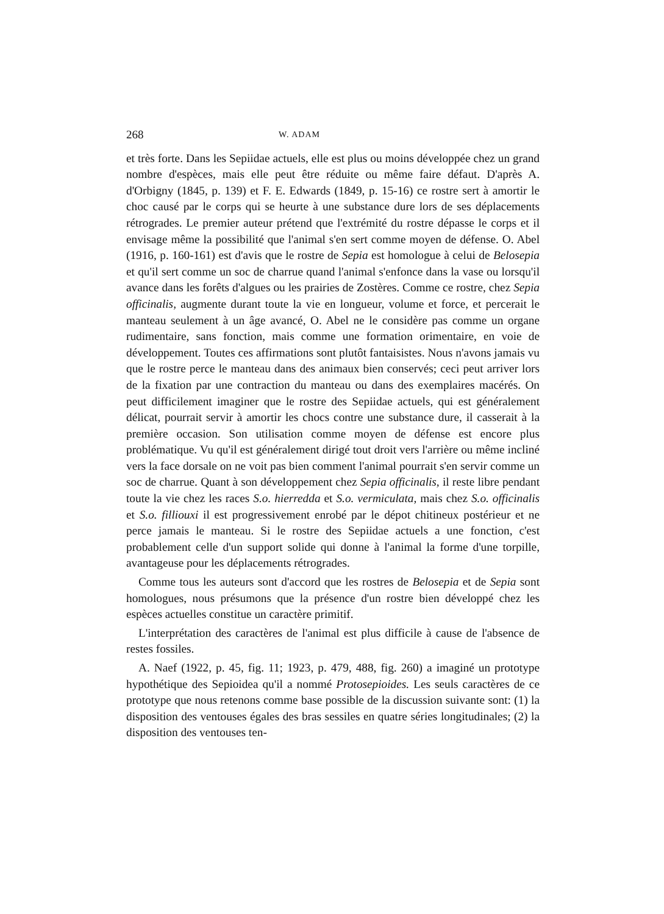268 W. ADAM
et très forte. Dans les Sepiidae actuels, elle est plus ou moins développée chez un grand nombre d'espèces, mais elle peut être réduite ou même faire défaut. D'après A. d'Orbigny (1845, p. 139) et F. E. Edwards (1849, p. 15-16) ce rostre sert à amortir le choc causé par le corps qui se heurte à une substance dure lors de ses déplacements rétrogrades. Le premier auteur prétend que l'extrémité du rostre dépasse le corps et il envisage même la possibilité que l'animal s'en sert comme moyen de défense. O. Abel (1916, p. 160-161) est d'avis que le rostre de Sepia est homologue à celui de Belosepia et qu'il sert comme un soc de charrue quand l'animal s'enfonce dans la vase ou lorsqu'il avance dans les forêts d'algues ou les prairies de Zostères. Comme ce rostre, chez Sepia officinalis, augmente durant toute la vie en longueur, volume et force, et percerait le manteau seulement à un âge avancé, O. Abel ne le considère pas comme un organe rudimentaire, sans fonction, mais comme une formation orimentaire, en voie de développement. Toutes ces affirmations sont plutôt fantaisistes. Nous n'avons jamais vu que le rostre perce le manteau dans des animaux bien conservés; ceci peut arriver lors de la fixation par une contraction du manteau ou dans des exemplaires macérés. On peut difficilement imaginer que le rostre des Sepiidae actuels, qui est généralement délicat, pourrait servir à amortir les chocs contre une substance dure, il casserait à la première occasion. Son utilisation comme moyen de défense est encore plus problématique. Vu qu'il est généralement dirigé tout droit vers l'arrière ou même incliné vers la face dorsale on ne voit pas bien comment l'animal pourrait s'en servir comme un soc de charrue. Quant à son développement chez Sepia officinalis, il reste libre pendant toute la vie chez les races S.o. hierredda et S.o. vermiculata, mais chez S.o. officinalis et S.o. filliouxi il est progressivement enrobé par le dépot chitineux postérieur et ne perce jamais le manteau. Si le rostre des Sepiidae actuels a une fonction, c'est probablement celle d'un support solide qui donne à l'animal la forme d'une torpille, avantageuse pour les déplacements rétrogrades.
Comme tous les auteurs sont d'accord que les rostres de Belosepia et de Sepia sont homologues, nous présumons que la présence d'un rostre bien développé chez les espèces actuelles constitue un caractère primitif.
L'interprétation des caractères de l'animal est plus difficile à cause de l'absence de restes fossiles.
A. Naef (1922, p. 45, fig. 11; 1923, p. 479, 488, fig. 260) a imaginé un prototype hypothétique des Sepioidea qu'il a nommé Protosepioides. Les seuls caractères de ce prototype que nous retenons comme base possible de la discussion suivante sont: (1) la disposition des ventouses égales des bras sessiles en quatre séries longitudinales; (2) la disposition des ventouses ten-